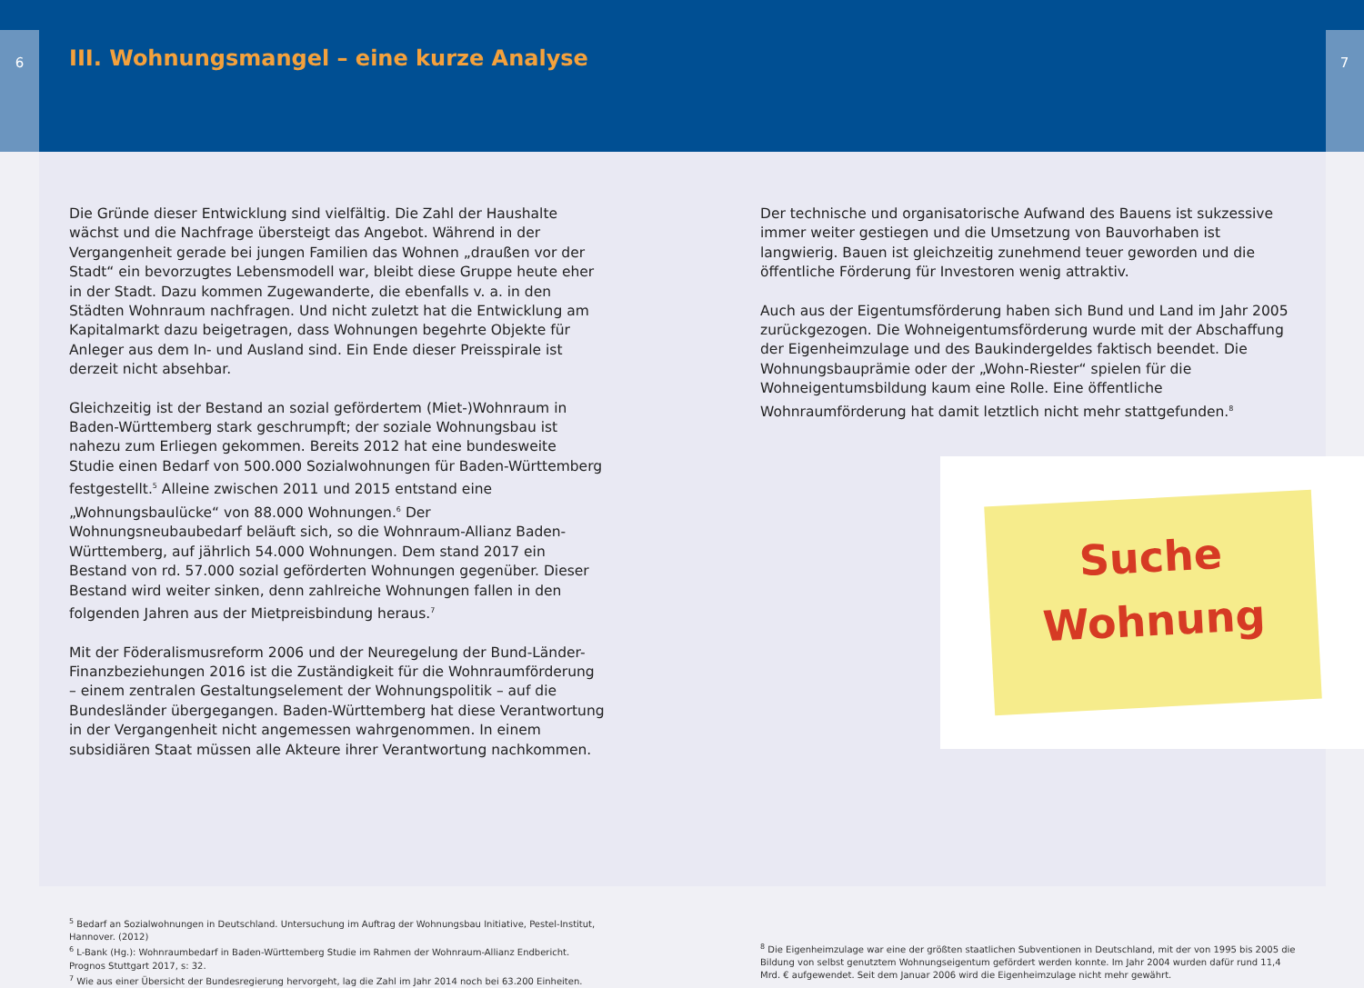6
III. Wohnungsmangel – eine kurze Analyse
7
Die Gründe dieser Entwicklung sind vielfältig. Die Zahl der Haushalte wächst und die Nachfrage übersteigt das Angebot. Während in der Vergangenheit gerade bei jungen Familien das Wohnen „draußen vor der Stadt“ ein bevorzugtes Lebensmodell war, bleibt diese Gruppe heute eher in der Stadt. Dazu kommen Zugewanderte, die ebenfalls v. a. in den Städten Wohnraum nachfragen. Und nicht zuletzt hat die Entwicklung am Kapitalmarkt dazu beigetragen, dass Wohnungen begehrte Objekte für Anleger aus dem In- und Ausland sind. Ein Ende dieser Preisspirale ist derzeit nicht absehbar.
Gleichzeitig ist der Bestand an sozial gefördertem (Miet-)Wohnraum in Baden-Württemberg stark geschrumpft; der soziale Wohnungsbau ist nahezu zum Erliegen gekommen. Bereits 2012 hat eine bundesweite Studie einen Bedarf von 500.000 Sozialwohnungen für Baden-Württemberg festgestellt.<sup>5</sup> Alleine zwischen 2011 und 2015 entstand eine „Wohnungsbaulücke“ von 88.000 Wohnungen.<sup>6</sup> Der Wohnungsneubaubedarf beläuft sich, so die Wohnraum-Allianz Baden-Württemberg, auf jährlich 54.000 Wohnungen. Dem stand 2017 ein Bestand von rd. 57.000 sozial geförderten Wohnungen gegenüber. Dieser Bestand wird weiter sinken, denn zahlreiche Wohnungen fallen in den folgenden Jahren aus der Mietpreisbindung heraus.<sup>7</sup>
Mit der Föderalismusreform 2006 und der Neuregelung der Bund-Länder-Finanzbeziehungen 2016 ist die Zuständigkeit für die Wohnraumförderung – einem zentralen Gestaltungselement der Wohnungspolitik – auf die Bundesländer übergegangen. Baden-Württemberg hat diese Verantwortung in der Vergangenheit nicht angemessen wahrgenommen. In einem subsidiären Staat müssen alle Akteure ihrer Verantwortung nachkommen.
Der technische und organisatorische Aufwand des Bauens ist sukzessive immer weiter gestiegen und die Umsetzung von Bauvorhaben ist langwierig. Bauen ist gleichzeitig zunehmend teuer geworden und die öffentliche Förderung für Investoren wenig attraktiv.
Auch aus der Eigentumsförderung haben sich Bund und Land im Jahr 2005 zurückgezogen. Die Wohneigentumsförderung wurde mit der Abschaffung der Eigenheimzulage und des Baukindergeldes faktisch beendet. Die Wohnungsbauprämie oder der „Wohn-Riester“ spielen für die Wohneigentumsbildung kaum eine Rolle. Eine öffentliche Wohnraumförderung hat damit letztlich nicht mehr stattgefunden.<sup>8</sup>
Suche
Wohnung
<sup>5</sup> Bedarf an Sozialwohnungen in Deutschland. Untersuchung im Auftrag der Wohnungsbau Initiative, Pestel-Institut, Hannover. (2012)
<sup>6</sup> L-Bank (Hg.): Wohnraumbedarf in Baden-Württemberg Studie im Rahmen der Wohnraum-Allianz Endbericht. Prognos Stuttgart 2017, s: 32.
<sup>7</sup> Wie aus einer Übersicht der Bundesregierung hervorgeht, lag die Zahl im Jahr 2014 noch bei 63.200 Einheiten.
<sup>8</sup> Die Eigenheimzulage war eine der größten staatlichen Subventionen in Deutschland, mit der von 1995 bis 2005 die Bildung von selbst genutztem Wohnungseigentum gefördert werden konnte. Im Jahr 2004 wurden dafür rund 11,4 Mrd. € aufgewendet. Seit dem Januar 2006 wird die Eigenheimzulage nicht mehr gewährt.